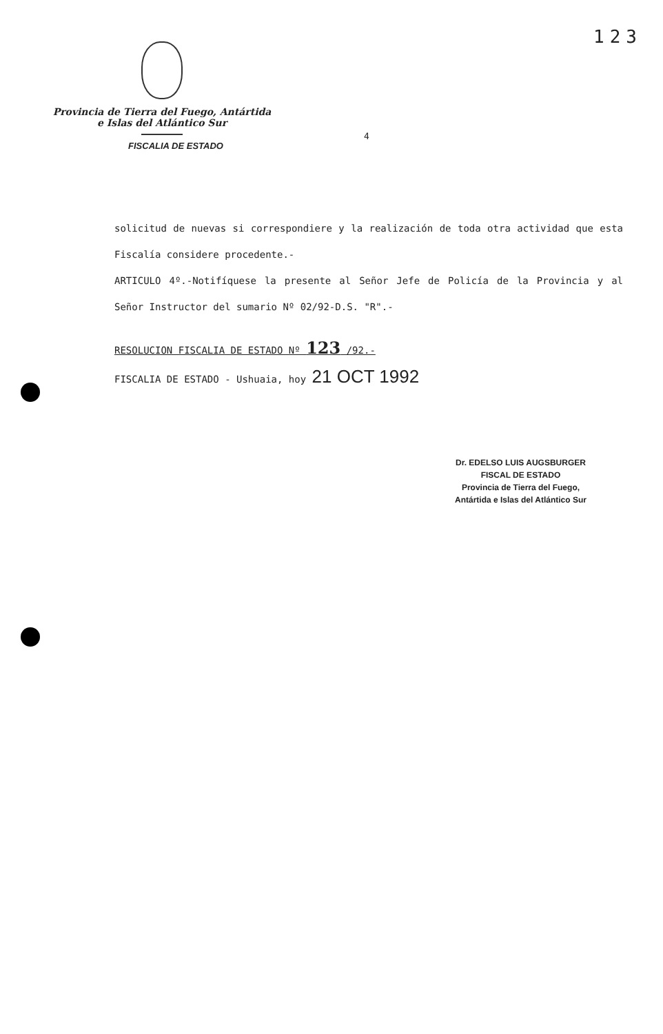123
Provincia de Tierra del Fuego, Antártida
e Islas del Atlántico Sur
FISCALIA DE ESTADO
4
solicitud de nuevas si correspondiere y la realización de toda otra actividad que esta Fiscalía considere procedente.-
ARTICULO 4º.-Notifíquese la presente al Señor Jefe de Policía de la Provincia y al Señor Instructor del sumario Nº 02/92-D.S. "R".-
RESOLUCION FISCALIA DE ESTADO Nº 123 /92.-
FISCALIA DE ESTADO - Ushuaia, hoy 21 OCT 1992
Dr. EDELSO LUIS AUGSBURGER
FISCAL DE ESTADO
Provincia de Tierra del Fuego,
Antártida e Islas del Atlántico Sur